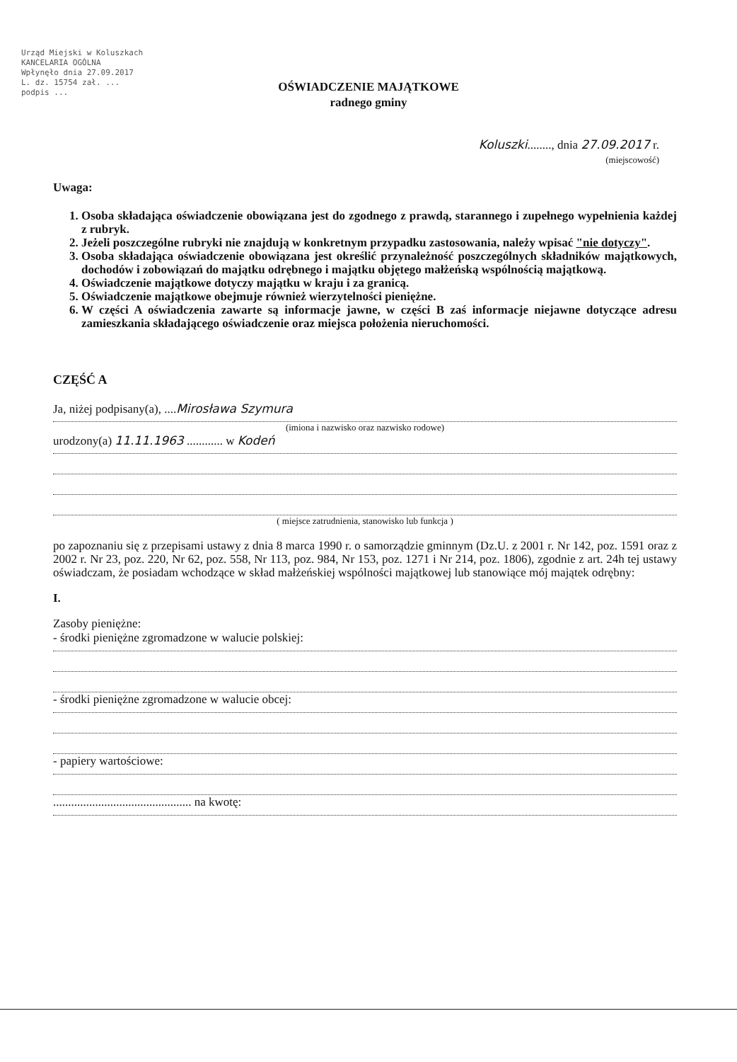Urząd Miejski w Koluszkach
KANCELARIA OGÓLNA
Wpłynęło dnia 27.09.2017
L. dz. 15754 zał. ...
podpis ...
OŚWIADCZENIE MAJĄTKOWE
radnego gminy
Koluszki........, dnia 27.09.2017 r.
(miejscowość)
Uwaga:
1. Osoba składająca oświadczenie obowiązana jest do zgodnego z prawdą, starannego i zupełnego wypełnienia każdej z rubryk.
2. Jeżeli poszczególne rubryki nie znajdują w konkretnym przypadku zastosowania, należy wpisać "nie dotyczy".
3. Osoba składająca oświadczenie obowiązana jest określić przynależność poszczególnych składników majątkowych, dochodów i zobowiązań do majątku odrębnego i majątku objętego małżeńską wspólnością majątkową.
4. Oświadczenie majątkowe dotyczy majątku w kraju i za granicą.
5. Oświadczenie majątkowe obejmuje również wierzytelności pieniężne.
6. W części A oświadczenia zawarte są informacje jawne, w części B zaś informacje niejawne dotyczące adresu zamieszkania składającego oświadczenie oraz miejsca położenia nieruchomości.
CZĘŚĆ A
Ja, niżej podpisany(a), ....Mirosława Szymura
(imiona i nazwisko oraz nazwisko rodowe)
urodzony(a) 11.11.1963 ............ w Kodeń
( miejsce zatrudnienia, stanowisko lub funkcja )
po zapoznaniu się z przepisami ustawy z dnia 8 marca 1990 r. o samorządzie gminnym (Dz.U. z 2001 r. Nr 142, poz. 1591 oraz z 2002 r. Nr 23, poz. 220, Nr 62, poz. 558, Nr 113, poz. 984, Nr 153, poz. 1271 i Nr 214, poz. 1806), zgodnie z art. 24h tej ustawy oświadczam, że posiadam wchodzące w skład małżeńskiej wspólności majątkowej lub stanowiące mój majątek odrębny:
I.
Zasoby pieniężne:
- środki pieniężne zgromadzone w walucie polskiej:
- środki pieniężne zgromadzone w walucie obcej:
- papiery wartościowe:
.............................................. na kwotę: